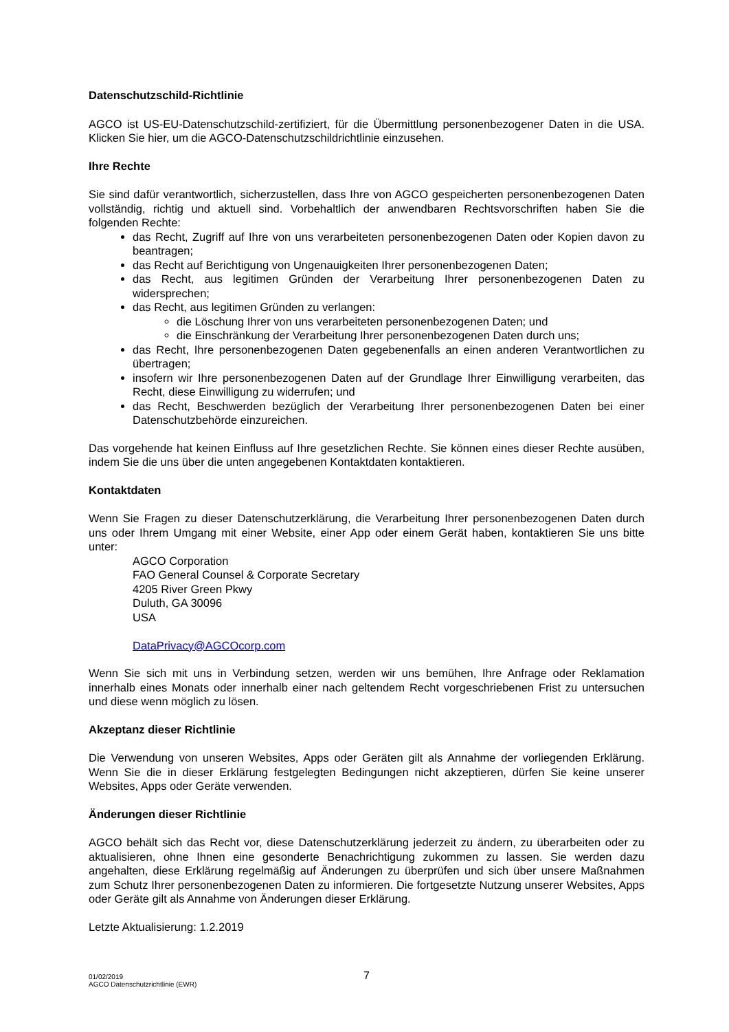Datenschutzschild-Richtlinie
AGCO ist US-EU-Datenschutzschild-zertifiziert, für die Übermittlung personenbezogener Daten in die USA. Klicken Sie hier, um die AGCO-Datenschutzschildrichtlinie einzusehen.
Ihre Rechte
Sie sind dafür verantwortlich, sicherzustellen, dass Ihre von AGCO gespeicherten personenbezogenen Daten vollständig, richtig und aktuell sind. Vorbehaltlich der anwendbaren Rechtsvorschriften haben Sie die folgenden Rechte:
das Recht, Zugriff auf Ihre von uns verarbeiteten personenbezogenen Daten oder Kopien davon zu beantragen;
das Recht auf Berichtigung von Ungenauigkeiten Ihrer personenbezogenen Daten;
das Recht, aus legitimen Gründen der Verarbeitung Ihrer personenbezogenen Daten zu widersprechen;
das Recht, aus legitimen Gründen zu verlangen:
die Löschung Ihrer von uns verarbeiteten personenbezogenen Daten; und
die Einschränkung der Verarbeitung Ihrer personenbezogenen Daten durch uns;
das Recht, Ihre personenbezogenen Daten gegebenenfalls an einen anderen Verantwortlichen zu übertragen;
insofern wir Ihre personenbezogenen Daten auf der Grundlage Ihrer Einwilligung verarbeiten, das Recht, diese Einwilligung zu widerrufen; und
das Recht, Beschwerden bezüglich der Verarbeitung Ihrer personenbezogenen Daten bei einer Datenschutzbehörde einzureichen.
Das vorgehende hat keinen Einfluss auf Ihre gesetzlichen Rechte. Sie können eines dieser Rechte ausüben, indem Sie die uns über die unten angegebenen Kontaktdaten kontaktieren.
Kontaktdaten
Wenn Sie Fragen zu dieser Datenschutzerklärung, die Verarbeitung Ihrer personenbezogenen Daten durch uns oder Ihrem Umgang mit einer Website, einer App oder einem Gerät haben, kontaktieren Sie uns bitte unter:
AGCO Corporation
FAO General Counsel & Corporate Secretary
4205 River Green Pkwy
Duluth, GA 30096
USA
DataPrivacy@AGCOcorp.com
Wenn Sie sich mit uns in Verbindung setzen, werden wir uns bemühen, Ihre Anfrage oder Reklamation innerhalb eines Monats oder innerhalb einer nach geltendem Recht vorgeschriebenen Frist zu untersuchen und diese wenn möglich zu lösen.
Akzeptanz dieser Richtlinie
Die Verwendung von unseren Websites, Apps oder Geräten gilt als Annahme der vorliegenden Erklärung. Wenn Sie die in dieser Erklärung festgelegten Bedingungen nicht akzeptieren, dürfen Sie keine unserer Websites, Apps oder Geräte verwenden.
Änderungen dieser Richtlinie
AGCO behält sich das Recht vor, diese Datenschutzerklärung jederzeit zu ändern, zu überarbeiten oder zu aktualisieren, ohne Ihnen eine gesonderte Benachrichtigung zukommen zu lassen. Sie werden dazu angehalten, diese Erklärung regelmäßig auf Änderungen zu überprüfen und sich über unsere Maßnahmen zum Schutz Ihrer personenbezogenen Daten zu informieren. Die fortgesetzte Nutzung unserer Websites, Apps oder Geräte gilt als Annahme von Änderungen dieser Erklärung.
Letzte Aktualisierung: 1.2.2019
01/02/2019
AGCO Datenschutzrichtlinie (EWR)
7